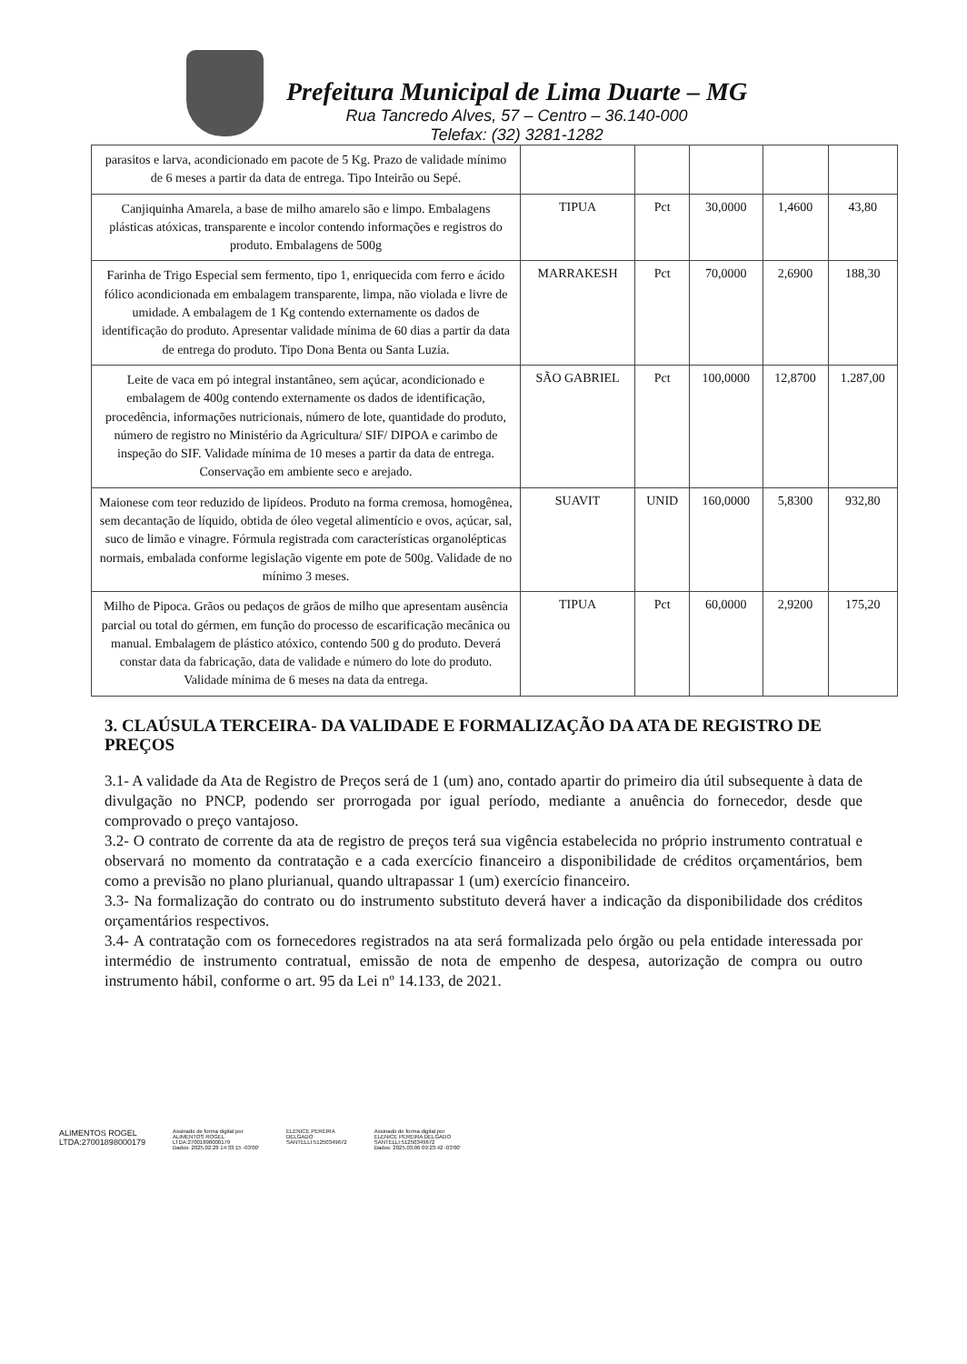Prefeitura Municipal de Lima Duarte – MG
Rua Tancredo Alves, 57 – Centro – 36.140-000
Telefax: (32) 3281-1282
| parasitos e larva, acondicionado em pacote de 5 Kg. Prazo de validade mínimo de 6 meses a partir da data de entrega. Tipo Inteirão ou Sepé. | | | | | |
| Canjiquinha Amarela, a base de milho amarelo são e limpo. Embalagens plásticas atóxicas, transparente e incolor contendo informações e registros do produto. Embalagens de 500g | TIPUA | Pct | 30,0000 | 1,4600 | 43,80 |
| Farinha de Trigo Especial sem fermento, tipo 1, enriquecida com ferro e ácido fólico acondicionada em embalagem transparente, limpa, não violada e livre de umidade. A embalagem de 1 Kg contendo externamente os dados de identificação do produto. Apresentar validade mínima de 60 dias a partir da data de entrega do produto. Tipo Dona Benta ou Santa Luzia. | MARRAKESH | Pct | 70,0000 | 2,6900 | 188,30 |
| Leite de vaca em pó integral instantâneo, sem açúcar, acondicionado e embalagem de 400g contendo externamente os dados de identificação, procedência, informações nutricionais, número de lote, quantidade do produto, número de registro no Ministério da Agricultura/ SIF/ DIPOA e carimbo de inspeção do SIF. Validade mínima de 10 meses a partir da data de entrega. Conservação em ambiente seco e arejado. | SÃO GABRIEL | Pct | 100,0000 | 12,8700 | 1.287,00 |
| Maionese com teor reduzido de lipídeos. Produto na forma cremosa, homogênea, sem decantação de líquido, obtida de óleo vegetal alimentício e ovos, açúcar, sal, suco de limão e vinagre. Fórmula registrada com características organolépticas normais, embalada conforme legislação vigente em pote de 500g. Validade de no mínimo 3 meses. | SUAVIT | UNID | 160,0000 | 5,8300 | 932,80 |
| Milho de Pipoca. Grãos ou pedaços de grãos de milho que apresentam ausência parcial ou total do gérmen, em função do processo de escarificação mecânica ou manual. Embalagem de plástico atóxico, contendo 500 g do produto. Deverá constar data da fabricação, data de validade e número do lote do produto. Validade mínima de 6 meses na data da entrega. | TIPUA | Pct | 60,0000 | 2,9200 | 175,20 |
3. CLAÚSULA TERCEIRA- DA VALIDADE E FORMALIZAÇÃO DA ATA DE REGISTRO DE PREÇOS
3.1- A validade da Ata de Registro de Preços será de 1 (um) ano, contado apartir do primeiro dia útil subsequente à data de divulgação no PNCP, podendo ser prorrogada por igual período, mediante a anuência do fornecedor, desde que comprovado o preço vantajoso.
3.2- O contrato de corrente da ata de registro de preços terá sua vigência estabelecida no próprio instrumento contratual e observará no momento da contratação e a cada exercício financeiro a disponibilidade de créditos orçamentários, bem como a previsão no plano plurianual, quando ultrapassar 1 (um) exercício financeiro.
3.3- Na formalização do contrato ou do instrumento substituto deverá haver a indicação da disponibilidade dos créditos orçamentários respectivos.
3.4- A contratação com os fornecedores registrados na ata será formalizada pelo órgão ou pela entidade interessada por intermédio de instrumento contratual, emissão de nota de empenho de despesa, autorização de compra ou outro instrumento hábil, conforme o art. 95 da Lei nº 14.133, de 2021.
ALIMENTOS ROGEL
LTDA:27001898000179
Assinado de forma digital por
ALIMENTOS ROGEL
LTDA:27001898000179
Dados: 2025.02.28 14:33:15 -03'00'
ELENICE PEREIRA
DELGADO
SANTELLI:51250349672
Assinado de forma digital por
ELENICE PEREIRA DELGADO
SANTELLI:51250349672
Dados: 2025.03.06 09:23:42 -03'00'